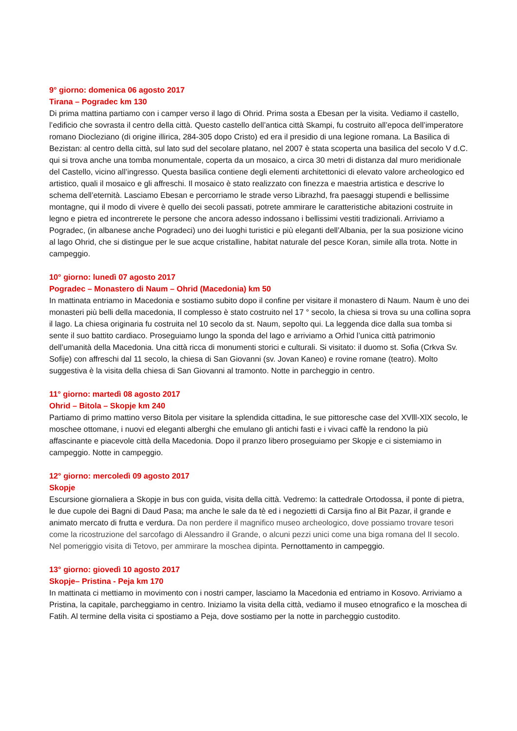9° giorno: domenica 06 agosto 2017
Tirana – Pogradec km 130
Di prima mattina partiamo con i camper verso il lago di Ohrid. Prima sosta a Ebesan per la visita. Vediamo il castello, l’edificio che sovrasta il centro della città. Questo castello dell’antica città Skampi, fu costruito all’epoca dell’imperatore romano Diocleziano (di origine illirica, 284-305 dopo Cristo) ed era il presidio di una legione romana. La Basilica di Bezistan: al centro della città, sul lato sud del secolare platano, nel 2007 è stata scoperta una basilica del secolo V d.C. qui si trova anche una tomba monumentale, coperta da un mosaico, a circa 30 metri di distanza dal muro meridionale del Castello, vicino all’ingresso. Questa basilica contiene degli elementi architettonici di elevato valore archeologico ed artistico, quali il mosaico e gli affreschi. Il mosaico è stato realizzato con finezza e maestria artistica e descrive lo schema dell’eternità. Lasciamo Ebesan e percorriamo le strade verso Librazhd, fra paesaggi stupendi e bellissime montagne, qui il modo di vivere è quello dei secoli passati, potrete ammirare le caratteristiche abitazioni costruite in legno e pietra ed incontrerete le persone che ancora adesso indossano i bellissimi vestiti tradizionali. Arriviamo a Pogradec, (in albanese anche Pogradeci) uno dei luoghi turistici e più eleganti dell’Albania, per la sua posizione vicino al lago Ohrid, che si distingue per le sue acque cristalline, habitat naturale del pesce Koran, simile alla trota. Notte in campeggio.
10° giorno: lunedì 07 agosto 2017
Pogradec – Monastero di Naum – Ohrid (Macedonia) km 50
In mattinata entriamo in Macedonia e sostiamo subito dopo il confine per visitare il monastero di Naum. Naum è uno dei monasteri più belli della macedonia, Il complesso è stato costruito nel 17 ° secolo, la chiesa si trova su una collina sopra il lago. La chiesa originaria fu costruita nel 10 secolo da st. Naum, sepolto qui. La leggenda dice dalla sua tomba si sente il suo battito cardiaco. Proseguiamo lungo la sponda del lago e arriviamo a Orhid l’unica città patrimonio dell’umanità della Macedonia. Una città ricca di monumenti storici e culturali. Si visitato: il duomo st. Sofia (Crkva Sv. Sofije) con affreschi dal 11 secolo, la chiesa di San Giovanni (sv. Jovan Kaneo) e rovine romane (teatro). Molto suggestiva è la visita della chiesa di San Giovanni al tramonto. Notte in parcheggio in centro.
11° giorno: martedì 08 agosto 2017
Ohrid – Bitola – Skopje km 240
Partiamo di primo mattino verso Bitola per visitare la splendida cittadina, le sue pittoresche case del XVlll-XlX secolo, le moschee ottomane, i nuovi ed eleganti alberghi che emulano gli antichi fasti e i vivaci caffè la rendono la più affascinante e piacevole città della Macedonia. Dopo il pranzo libero proseguiamo per Skopje e ci sistemiamo in campeggio. Notte in campeggio.
12° giorno: mercoledì 09 agosto 2017
Skopje
Escursione giornaliera a Skopje in bus con guida, visita della città. Vedremo: la cattedrale Ortodossa, il ponte di pietra, le due cupole dei Bagni di Daud Pasa; ma anche le sale da tè ed i negozietti di Carsija fino al Bit Pazar, il grande e animato mercato di frutta e verdura. Da non perdere il magnifico museo archeologico, dove possiamo trovare tesori come la ricostruzione del sarcofago di Alessandro il Grande, o alcuni pezzi unici come una biga romana del II secolo. Nel pomeriggio visita di Tetovo, per ammirare la moschea dipinta. Pernottamento in campeggio.
13° giorno: giovedì 10 agosto 2017
Skopje– Pristina - Peja km 170
In mattinata ci mettiamo in movimento con i nostri camper, lasciamo la Macedonia ed entriamo in Kosovo. Arriviamo a Pristina, la capitale, parcheggiamo in centro. Iniziamo la visita della città, vediamo il museo etnografico e la moschea di Fatih. Al termine della visita ci spostiamo a Peja, dove sostiamo per la notte in parcheggio custodito.